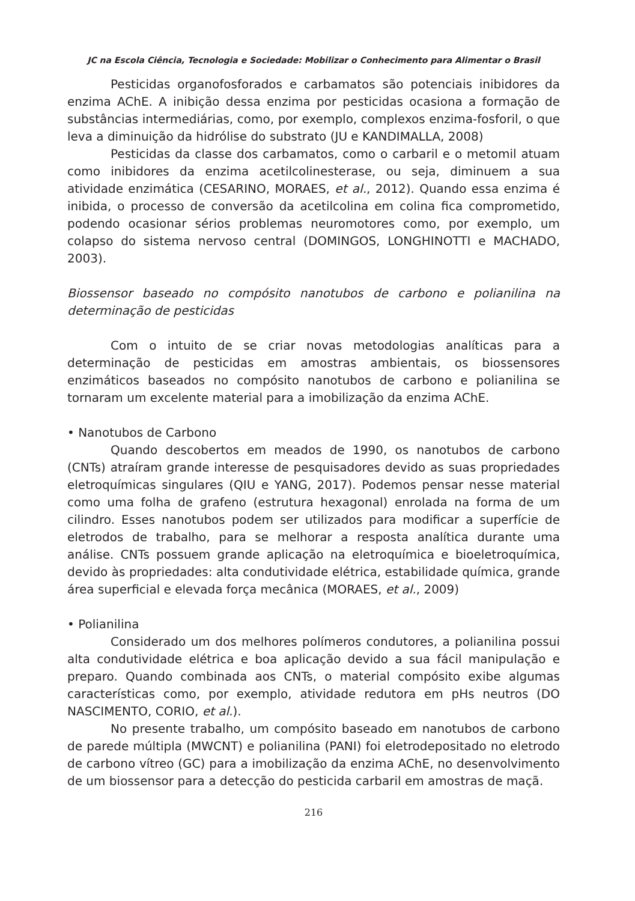JC na Escola Ciência, Tecnologia e Sociedade: Mobilizar o Conhecimento para Alimentar o Brasil
Pesticidas organofosforados e carbamatos são potenciais inibidores da enzima AChE. A inibição dessa enzima por pesticidas ocasiona a formação de substâncias intermediárias, como, por exemplo, complexos enzima-fosforil, o que leva a diminuição da hidrólise do substrato (JU e KANDIMALLA, 2008)
Pesticidas da classe dos carbamatos, como o carbaril e o metomil atuam como inibidores da enzima acetilcolinesterase, ou seja, diminuem a sua atividade enzimática (CESARINO, MORAES, et al., 2012). Quando essa enzima é inibida, o processo de conversão da acetilcolina em colina fica comprometido, podendo ocasionar sérios problemas neuromotores como, por exemplo, um colapso do sistema nervoso central (DOMINGOS, LONGHINOTTI e MACHADO, 2003).
Biossensor baseado no compósito nanotubos de carbono e polianilina na determinação de pesticidas
Com o intuito de se criar novas metodologias analíticas para a determinação de pesticidas em amostras ambientais, os biossensores enzimáticos baseados no compósito nanotubos de carbono e polianilina se tornaram um excelente material para a imobilização da enzima AChE.
• Nanotubos de Carbono
Quando descobertos em meados de 1990, os nanotubos de carbono (CNTs) atraíram grande interesse de pesquisadores devido as suas propriedades eletroquímicas singulares (QIU e YANG, 2017). Podemos pensar nesse material como uma folha de grafeno (estrutura hexagonal) enrolada na forma de um cilindro. Esses nanotubos podem ser utilizados para modificar a superfície de eletrodos de trabalho, para se melhorar a resposta analítica durante uma análise. CNTs possuem grande aplicação na eletroquímica e bioeletroquímica, devido às propriedades: alta condutividade elétrica, estabilidade química, grande área superficial e elevada força mecânica (MORAES, et al., 2009)
• Polianilina
Considerado um dos melhores polímeros condutores, a polianilina possui alta condutividade elétrica e boa aplicação devido a sua fácil manipulação e preparo. Quando combinada aos CNTs, o material compósito exibe algumas características como, por exemplo, atividade redutora em pHs neutros (DO NASCIMENTO, CORIO, et al.).
No presente trabalho, um compósito baseado em nanotubos de carbono de parede múltipla (MWCNT) e polianilina (PANI) foi eletrodepositado no eletrodo de carbono vítreo (GC) para a imobilização da enzima AChE, no desenvolvimento de um biossensor para a detecção do pesticida carbaril em amostras de maçã.
216